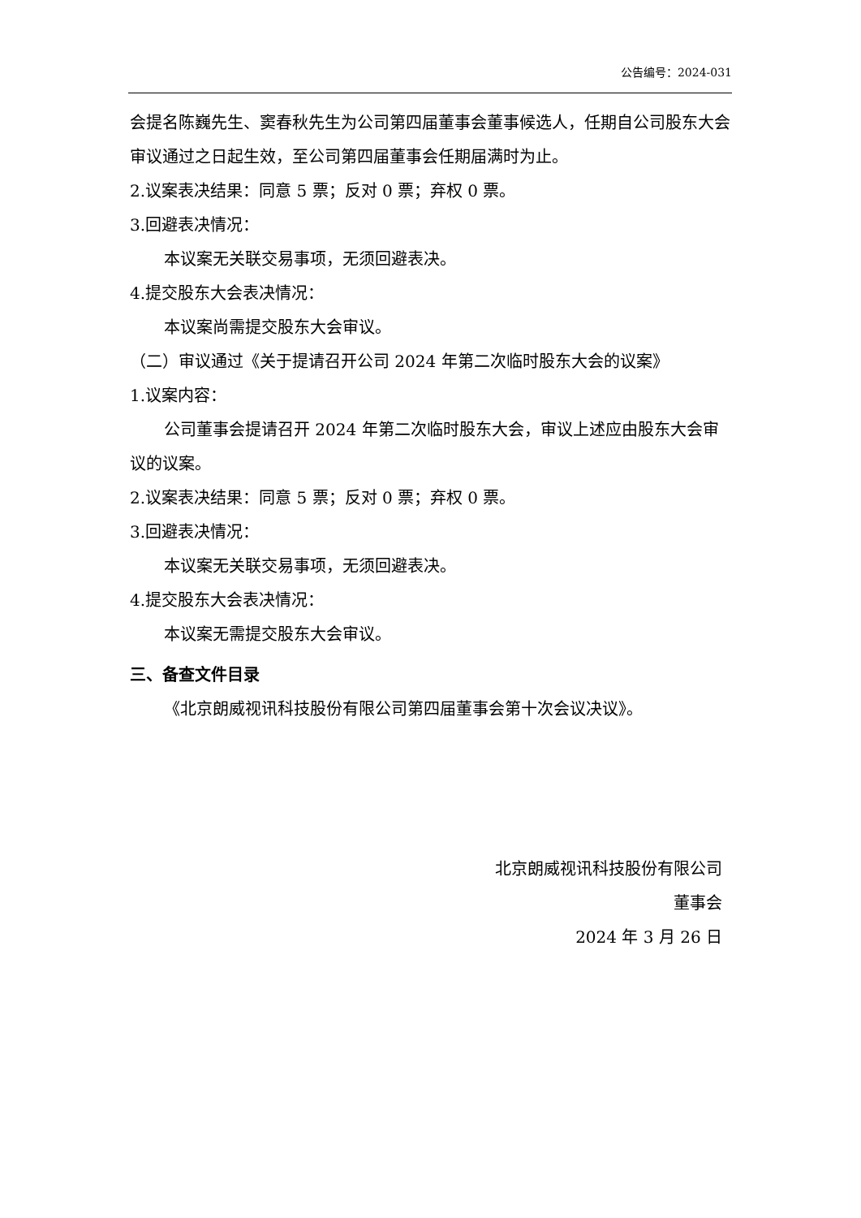公告编号：2024-031
会提名陈巍先生、窦春秋先生为公司第四届董事会董事候选人，任期自公司股东大会审议通过之日起生效，至公司第四届董事会任期届满时为止。
2.议案表决结果：同意 5 票；反对 0 票；弃权 0 票。
3.回避表决情况：
本议案无关联交易事项，无须回避表决。
4.提交股东大会表决情况：
本议案尚需提交股东大会审议。
（二）审议通过《关于提请召开公司 2024 年第二次临时股东大会的议案》
1.议案内容：
公司董事会提请召开 2024 年第二次临时股东大会，审议上述应由股东大会审议的议案。
2.议案表决结果：同意 5 票；反对 0 票；弃权 0 票。
3.回避表决情况：
本议案无关联交易事项，无须回避表决。
4.提交股东大会表决情况：
本议案无需提交股东大会审议。
三、备查文件目录
《北京朗威视讯科技股份有限公司第四届董事会第十次会议决议》。
北京朗威视讯科技股份有限公司
董事会
2024 年 3 月 26 日